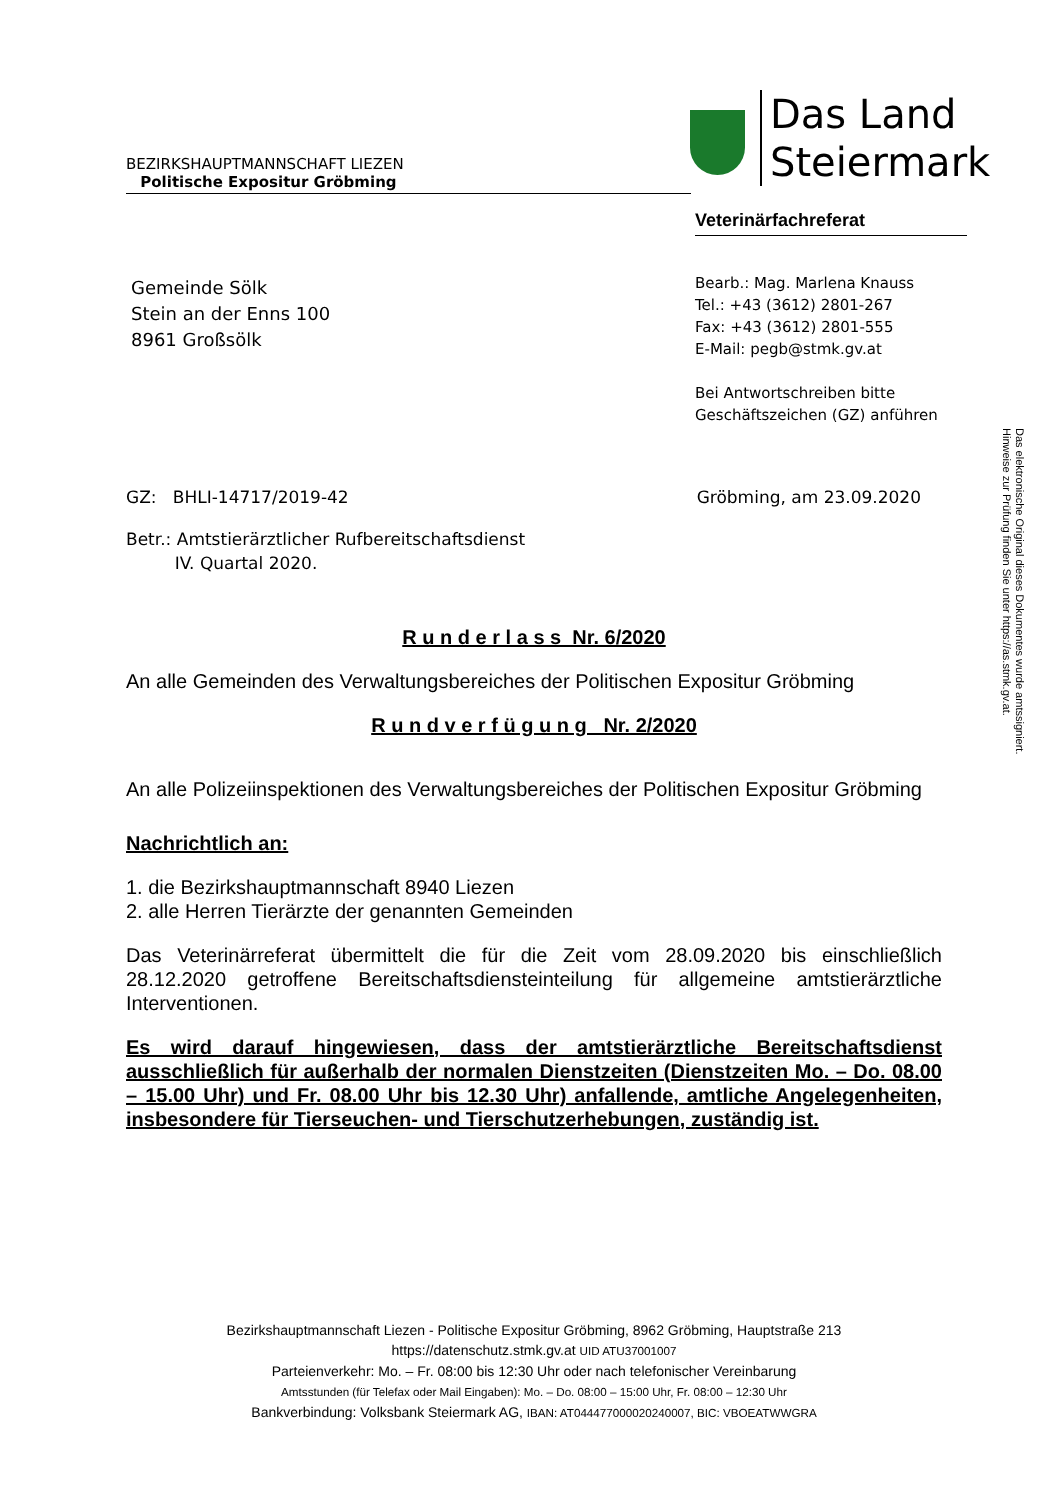BEZIRKSHAUPTMANNSCHAFT LIEZEN
Politische Expositur Gröbming
Das Land
Steiermark
Veterinärfachreferat
Gemeinde Sölk
Stein an der Enns 100
8961 Großsölk
Bearb.: Mag. Marlena Knauss
Tel.: +43 (3612) 2801-267
Fax: +43 (3612) 2801-555
E-Mail: pegb@stmk.gv.at
Bei Antwortschreiben bitte
Geschäftszeichen (GZ) anführen
Das elektronische Original dieses Dokumentes wurde amtssigniert.
Hinweise zur Prüfung finden Sie unter https://as.stmk.gv.at.
GZ: BHLI-14717/2019-42 Gröbming, am 23.09.2020
Betr.: Amtstierärztlicher Rufbereitschaftsdienst
IV. Quartal 2020.
R u n d e r l a s s Nr. 6/2020
An alle Gemeinden des Verwaltungsbereiches der Politischen Expositur Gröbming
R u n d v e r f ü g u n g Nr. 2/2020
An alle Polizeiinspektionen des Verwaltungsbereiches der Politischen Expositur Gröbming
Nachrichtlich an:
1. die Bezirkshauptmannschaft 8940 Liezen
2. alle Herren Tierärzte der genannten Gemeinden
Das Veterinärreferat übermittelt die für die Zeit vom 28.09.2020 bis einschließlich 28.12.2020 getroffene Bereitschaftsdiensteinteilung für allgemeine amtstierärztliche Interventionen.
Es wird darauf hingewiesen, dass der amtstierärztliche Bereitschaftsdienst ausschließlich für außerhalb der normalen Dienstzeiten (Dienstzeiten Mo. – Do. 08.00 – 15.00 Uhr) und Fr. 08.00 Uhr bis 12.30 Uhr) anfallende, amtliche Angelegenheiten, insbesondere für Tierseuchen- und Tierschutzerhebungen, zuständig ist.
Bezirkshauptmannschaft Liezen - Politische Expositur Gröbming, 8962 Gröbming, Hauptstraße 213
https://datenschutz.stmk.gv.at UID ATU37001007
Parteienverkehr: Mo. – Fr. 08:00 bis 12:30 Uhr oder nach telefonischer Vereinbarung
Amtsstunden (für Telefax oder Mail Eingaben): Mo. – Do. 08:00 – 15:00 Uhr, Fr. 08:00 – 12:30 Uhr
Bankverbindung: Volksbank Steiermark AG, IBAN: AT044477000020240007, BIC: VBOEATWWGRA